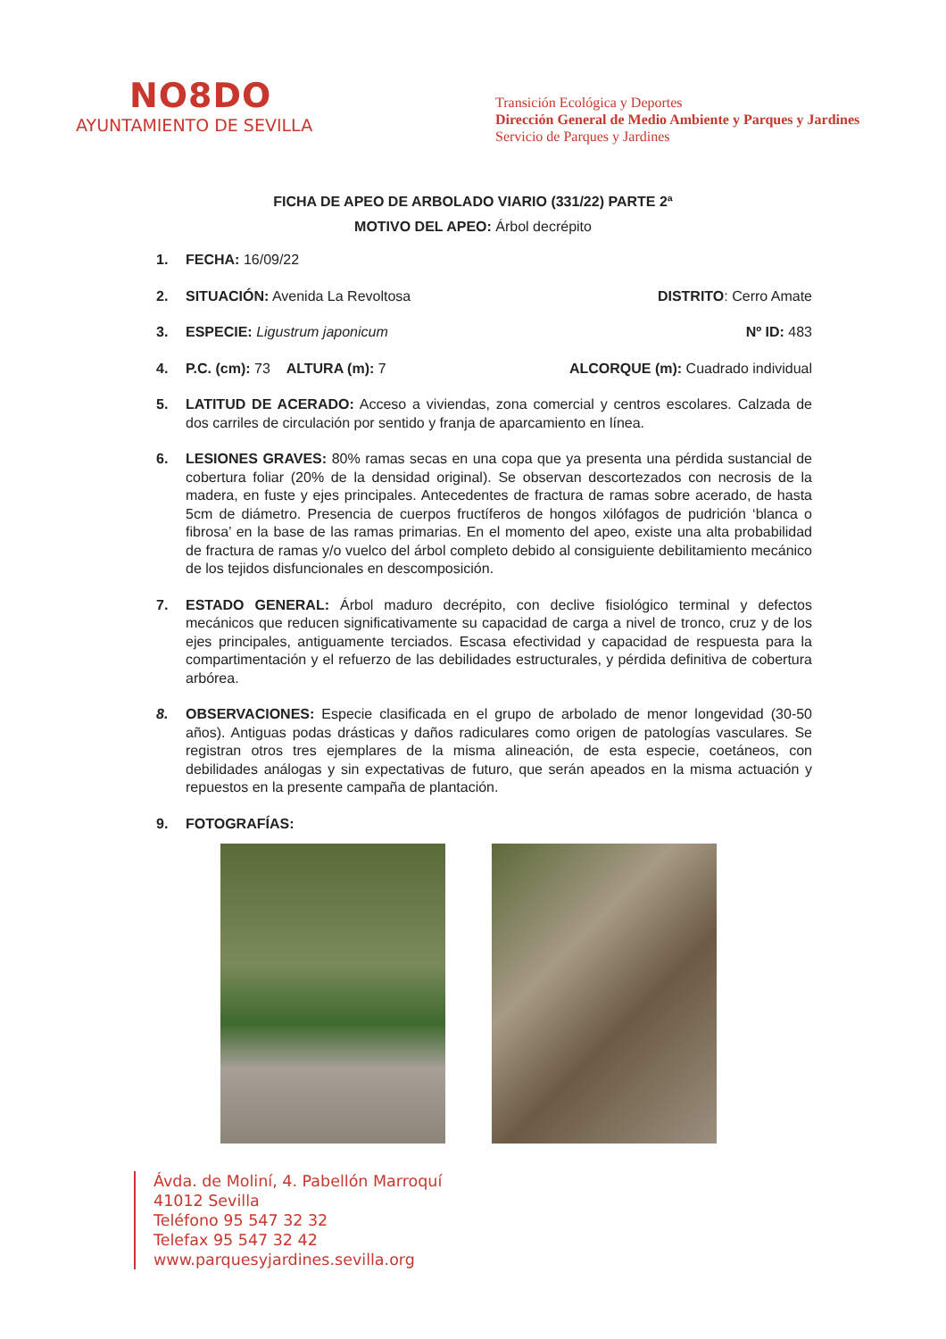NO8DO
AYUNTAMIENTO DE SEVILLA
Transición Ecológica y Deportes
Dirección General de Medio Ambiente y Parques y Jardines
Servicio de Parques y Jardines
FICHA DE APEO DE ARBOLADO VIARIO (331/22) PARTE 2ª
MOTIVO DEL APEO: Árbol decrépito
1. FECHA: 16/09/22
2. SITUACIÓN: Avenida La Revoltosa DISTRITO: Cerro Amate
3. ESPECIE: Ligustrum japonicum Nº ID: 483
4. P.C. (cm): 73 ALTURA (m): 7 ALCORQUE (m): Cuadrado individual
5. LATITUD DE ACERADO: Acceso a viviendas, zona comercial y centros escolares. Calzada de dos carriles de circulación por sentido y franja de aparcamiento en línea.
6. LESIONES GRAVES: 80% ramas secas en una copa que ya presenta una pérdida sustancial de cobertura foliar (20% de la densidad original). Se observan descortezados con necrosis de la madera, en fuste y ejes principales. Antecedentes de fractura de ramas sobre acerado, de hasta 5cm de diámetro. Presencia de cuerpos fructíferos de hongos xilófagos de pudrición ‘blanca o fibrosa’ en la base de las ramas primarias. En el momento del apeo, existe una alta probabilidad de fractura de ramas y/o vuelco del árbol completo debido al consiguiente debilitamiento mecánico de los tejidos disfuncionales en descomposición.
7. ESTADO GENERAL: Árbol maduro decrépito, con declive fisiológico terminal y defectos mecánicos que reducen significativamente su capacidad de carga a nivel de tronco, cruz y de los ejes principales, antiguamente terciados. Escasa efectividad y capacidad de respuesta para la compartimentación y el refuerzo de las debilidades estructurales, y pérdida definitiva de cobertura arbórea.
8. OBSERVACIONES: Especie clasificada en el grupo de arbolado de menor longevidad (30-50 años). Antiguas podas drásticas y daños radiculares como origen de patologías vasculares. Se registran otros tres ejemplares de la misma alineación, de esta especie, coetáneos, con debilidades análogas y sin expectativas de futuro, que serán apeados en la misma actuación y repuestos en la presente campaña de plantación.
9. FOTOGRAFÍAS:
Ávda. de Moliní, 4. Pabellón Marroquí
41012 Sevilla
Teléfono 95 547 32 32
Telefax 95 547 32 42
www.parquesyjardines.sevilla.org